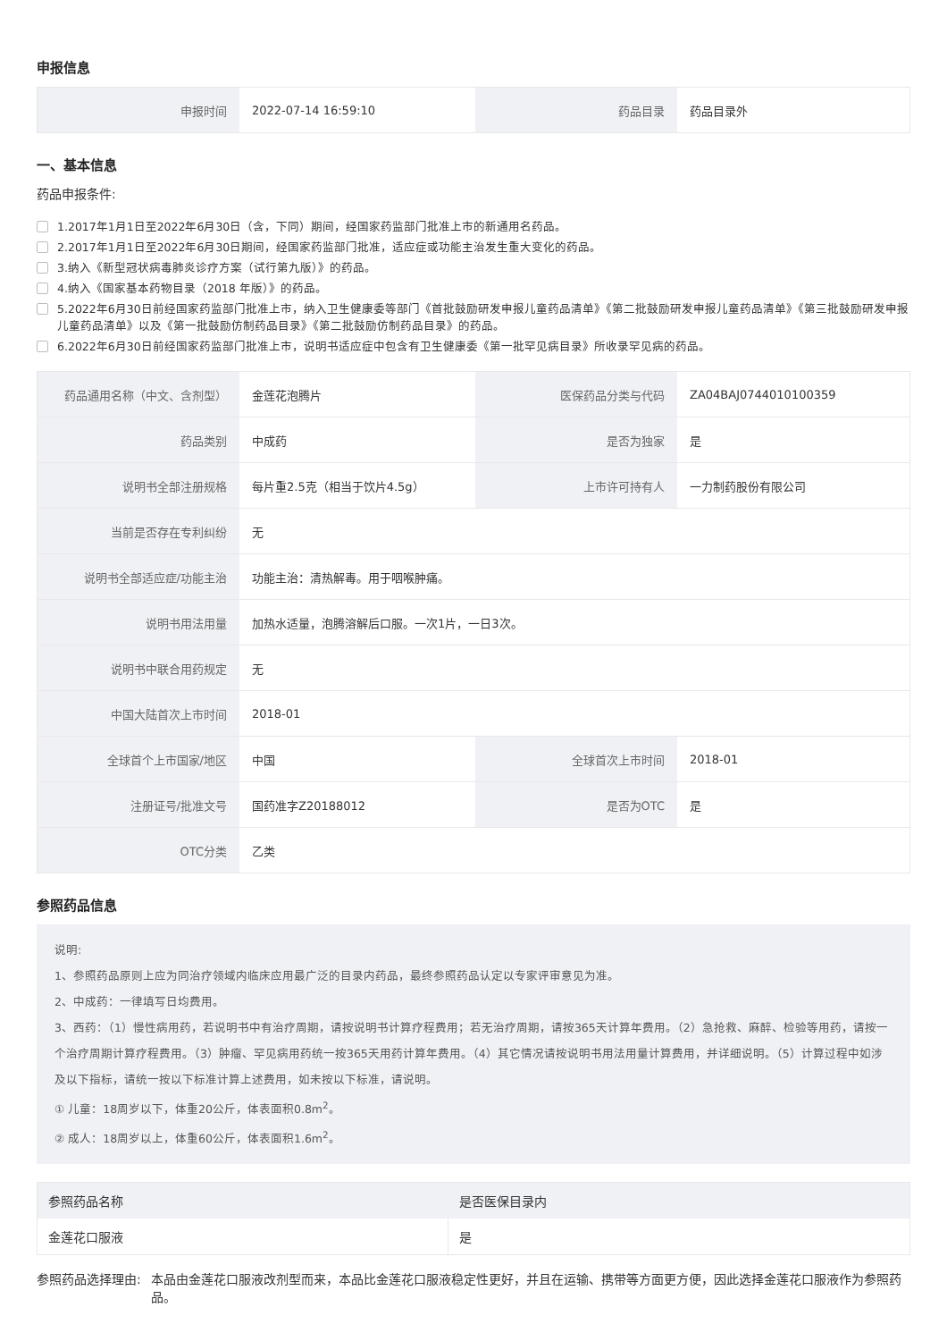申报信息
| 申报时间 | 2022-07-14 16:59:10 | 药品目录 | 药品目录外 |
一、基本信息
药品申报条件:
1.2017年1月1日至2022年6月30日（含，下同）期间，经国家药监部门批准上市的新通用名药品。
2.2017年1月1日至2022年6月30日期间，经国家药监部门批准，适应症或功能主治发生重大变化的药品。
3.纳入《新型冠状病毒肺炎诊疗方案（试行第九版）》的药品。
4.纳入《国家基本药物目录（2018 年版）》的药品。
5.2022年6月30日前经国家药监部门批准上市，纳入卫生健康委等部门《首批鼓励研发申报儿童药品清单》《第二批鼓励研发申报儿童药品清单》《第三批鼓励研发申报儿童药品清单》以及《第一批鼓励仿制药品目录》《第二批鼓励仿制药品目录》的药品。
6.2022年6月30日前经国家药监部门批准上市，说明书适应症中包含有卫生健康委《第一批罕见病目录》所收录罕见病的药品。
| 药品通用名称（中文、含剂型） | 金莲花泡腾片 | 医保药品分类与代码 | ZA04BAJ0744010100359 |
| 药品类别 | 中成药 | 是否为独家 | 是 |
| 说明书全部注册规格 | 每片重2.5克（相当于饮片4.5g） | 上市许可持有人 | 一力制药股份有限公司 |
| 当前是否存在专利纠纷 | 无 | | |
| 说明书全部适应症/功能主治 | 功能主治：清热解毒。用于咽喉肿痛。 | | |
| 说明书用法用量 | 加热水适量，泡腾溶解后口服。一次1片，一日3次。 | | |
| 说明书中联合用药规定 | 无 | | |
| 中国大陆首次上市时间 | 2018-01 | | |
| 全球首个上市国家/地区 | 中国 | 全球首次上市时间 | 2018-01 |
| 注册证号/批准文号 | 国药准字Z20188012 | 是否为OTC | 是 |
| OTC分类 | 乙类 | | |
参照药品信息
说明:
1、参照药品原则上应为同治疗领域内临床应用最广泛的目录内药品，最终参照药品认定以专家评审意见为准。
2、中成药：一律填写日均费用。
3、西药：（1）慢性病用药，若说明书中有治疗周期，请按说明书计算疗程费用；若无治疗周期，请按365天计算年费用。（2）急抢救、麻醉、检验等用药，请按一个治疗周期计算疗程费用。（3）肿瘤、罕见病用药统一按365天用药计算年费用。（4）其它情况请按说明书用法用量计算费用，并详细说明。（5）计算过程中如涉及以下指标，请统一按以下标准计算上述费用，如未按以下标准，请说明。
① 儿童：18周岁以下，体重20公斤，体表面积0.8m<sup>2</sup>。
② 成人：18周岁以上，体重60公斤，体表面积1.6m<sup>2</sup>。
| 参照药品名称 | 是否医保目录内 |
| --- | --- |
| 金莲花口服液 | 是 |
参照药品选择理由: 本品由金莲花口服液改剂型而来，本品比金莲花口服液稳定性更好，并且在运输、携带等方面更方便，因此选择金莲花口服液作为参照药品。